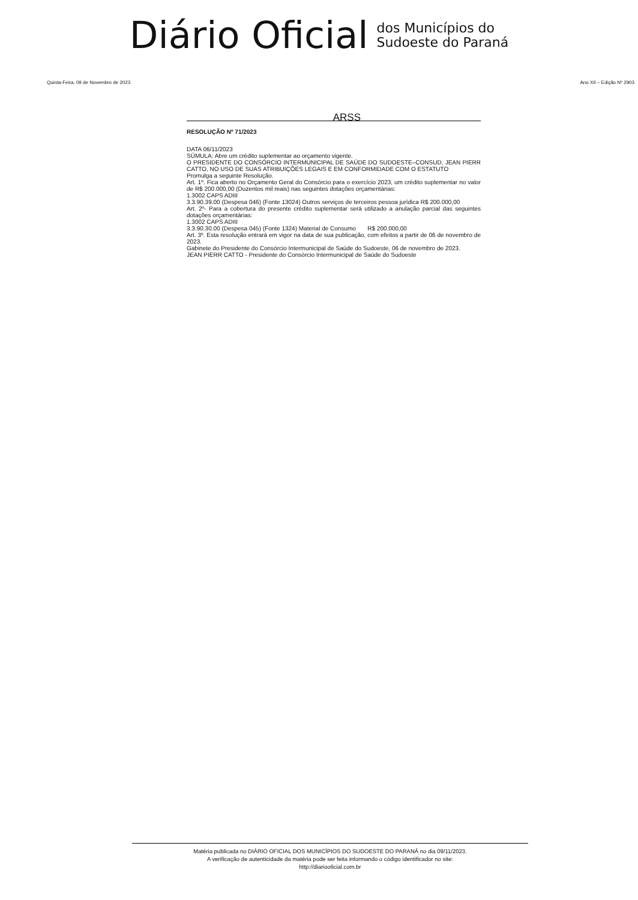Diário Oficial
dos Municípios do
Sudoeste do Paraná
Quinta-Feira, 09 de Novembro de 2023 Ano XII – Edição Nº 2903
ARSS
RESOLUÇÃO Nº 71/2023
DATA 06/11/2023
SÚMULA: Abre um crédito suplementar ao orçamento vigente.
O PRESIDENTE DO CONSÓRCIO INTERMUNICIPAL DE SAÚDE DO SUDOESTE–CONSUD, JEAN PIERR CATTO, NO USO DE SUAS ATRIBUIÇÕES LEGAIS E EM CONFORMIDADE COM O ESTATUTO
Promulga a seguinte Resolução.
Art. 1º. Fica aberto no Orçamento Geral do Consórcio para o exercício 2023, um crédito suplementar no valor de R$ 200.000,00 (Duzentos mil reais) nas seguintes dotações orçamentárias:
1.3002 CAPS ADIII
3.3.90.39.00 (Despesa 046) (Fonte 13024) Outros serviços de terceiros pessoa jurídica R$ 200.000,00
Art. 2º- Para a cobertura do presente crédito suplementar será utilizado a anulação parcial das seguintes dotações orçamentárias:
1.3002 CAPS ADIII
3.3.90.30.00 (Despesa 045) (Fonte 1324) Material de Consumo R$ 200.000,00
Art. 3º. Esta resolução entrará em vigor na data de sua publicação, com efeitos a partir de 06 de novembro de 2023.
Gabinete do Presidente do Consórcio Intermunicipal de Saúde do Sudoeste, 06 de novembro de 2023.
JEAN PIERR CATTO - Presidente do Consórcio Intermunicipal de Saúde do Sudoeste
Matéria publicada no DIÁRIO OFICIAL DOS MUNICÍPIOS DO SUDOESTE DO PARANÁ no dia 09/11/2023.
A verificação de autenticidade da matéria pode ser feita informando o código identificador no site:
http://diariooficial.com.br